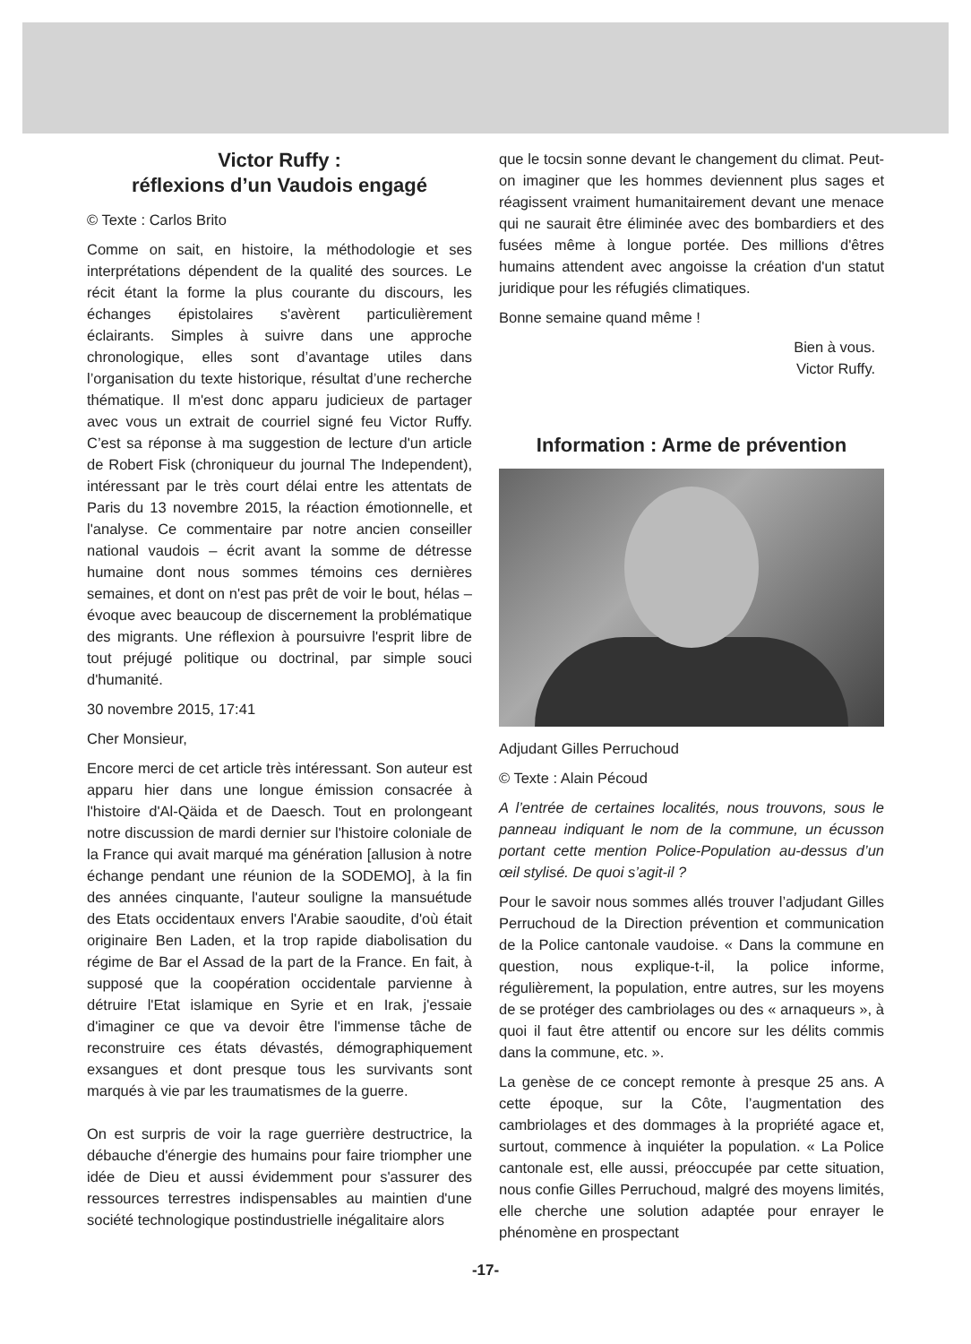Victor Ruffy :
réflexions d’un Vaudois engagé
© Texte : Carlos Brito
Comme on sait, en histoire, la méthodologie et ses interprétations dépendent de la qualité des sources. Le récit étant la forme la plus courante du discours, les échanges épistolaires s'avèrent particulièrement éclairants. Simples à suivre dans une approche chronologique, elles sont d’avantage utiles dans l’organisation du texte historique, résultat d’une recherche thématique. Il m'est donc apparu judicieux de partager avec vous un extrait de courriel signé feu Victor Ruffy. C’est sa réponse à ma suggestion de lecture d'un article de Robert Fisk (chroniqueur du journal The Independent), intéressant par le très court délai entre les attentats de Paris du 13 novembre 2015, la réaction émotionnelle, et l'analyse. Ce commentaire par notre ancien conseiller national vaudois – écrit avant la somme de détresse humaine dont nous sommes témoins ces dernières semaines, et dont on n'est pas prêt de voir le bout, hélas – évoque avec beaucoup de discernement la problématique des migrants. Une réflexion à poursuivre l'esprit libre de tout préjugé politique ou doctrinal, par simple souci d'humanité.
30 novembre 2015, 17:41
Cher Monsieur,
Encore merci de cet article très intéressant. Son auteur est apparu hier dans une longue émission consacrée à l'histoire d'Al-Qäida et de Daesch. Tout en prolongeant notre discussion de mardi dernier sur l'histoire coloniale de la France qui avait marqué ma génération [allusion à notre échange pendant une réunion de la SODEMO], à la fin des années cinquante, l'auteur souligne la mansuétude des Etats occidentaux envers l'Arabie saoudite, d'où était originaire Ben Laden, et la trop rapide diabolisation du régime de Bar el Assad de la part de la France. En fait, à supposé que la coopération occidentale parvienne à détruire l'Etat islamique en Syrie et en Irak, j'essaie d'imaginer ce que va devoir être l'immense tâche de reconstruire ces états dévastés, démographiquement exsangues et dont presque tous les survivants sont marqués à vie par les traumatismes de la guerre.
On est surpris de voir la rage guerrière destructrice, la débauche d'énergie des humains pour faire triompher une idée de Dieu et aussi évidemment pour s'assurer des ressources terrestres indispensables au maintien d'une société technologique postindustrielle inégalitaire alors
que le tocsin sonne devant le changement du climat. Peut-on imaginer que les hommes deviennent plus sages et réagissent vraiment humanitairement devant une menace qui ne saurait être éliminée avec des bombardiers et des fusées même à longue portée. Des millions d'êtres humains attendent avec angoisse la création d'un statut juridique pour les réfugiés climatiques.
Bonne semaine quand même !
Bien à vous.
Victor Ruffy.
Information : Arme de prévention
Adjudant Gilles Perruchoud
© Texte : Alain Pécoud
A l’entrée de certaines localités, nous trouvons, sous le panneau indiquant le nom de la commune, un écusson portant cette mention Police-Population au-dessus d’un œil stylisé. De quoi s’agit-il ?
Pour le savoir nous sommes allés trouver l’adjudant Gilles Perruchoud de la Direction prévention et communication de la Police cantonale vaudoise. « Dans la commune en question, nous explique-t-il, la police informe, régulièrement, la population, entre autres, sur les moyens de se protéger des cambriolages ou des « arnaqueurs », à quoi il faut être attentif ou encore sur les délits commis dans la commune, etc. ».
La genèse de ce concept remonte à presque 25 ans. A cette époque, sur la Côte, l’augmentation des cambriolages et des dommages à la propriété agace et, surtout, commence à inquiéter la population. « La Police cantonale est, elle aussi, préoccupée par cette situation, nous confie Gilles Perruchoud, malgré des moyens limités, elle cherche une solution adaptée pour enrayer le phénomène en prospectant
-17-